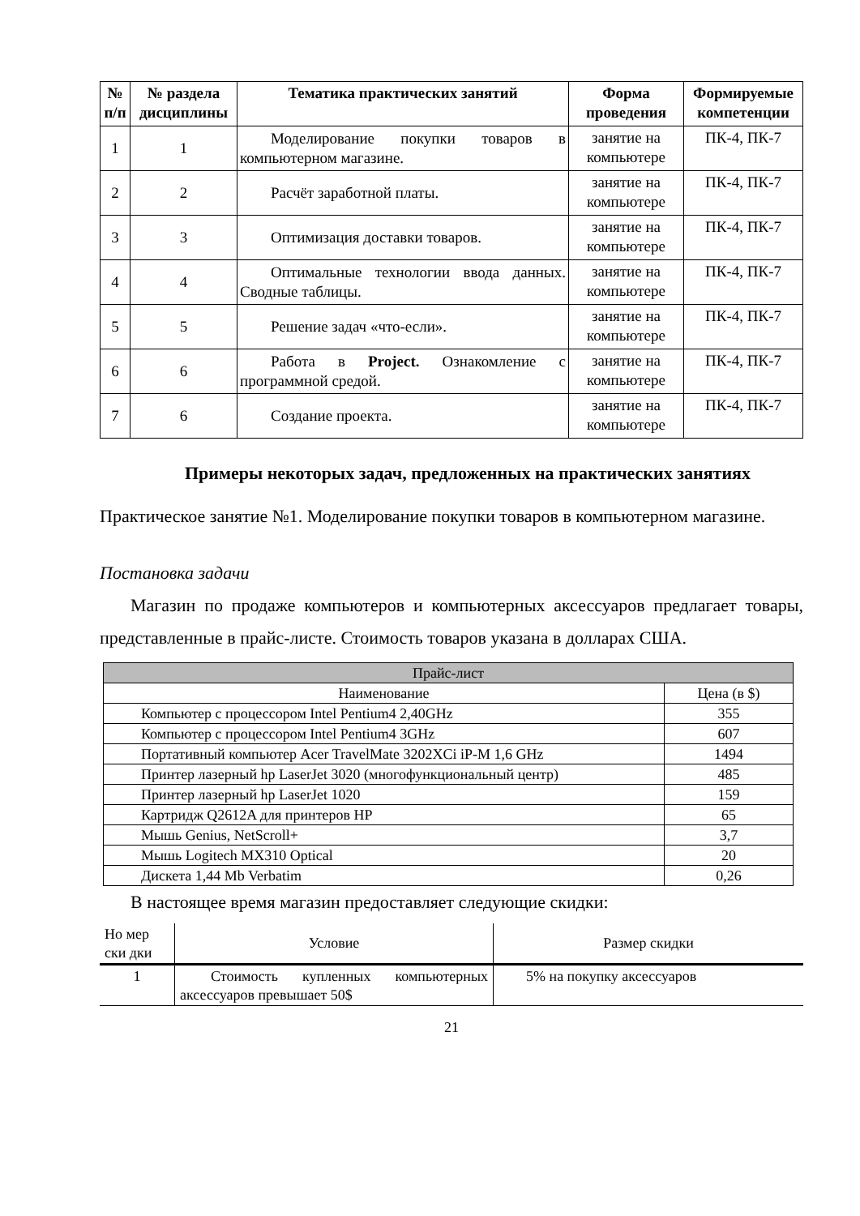| № п/п | № раздела дисциплины | Тематика практических занятий | Форма проведения | Формируемые компетенции |
| --- | --- | --- | --- | --- |
| 1 | 1 | Моделирование покупки товаров в компьютерном магазине. | занятие на компьютере | ПК-4, ПК-7 |
| 2 | 2 | Расчёт заработной платы. | занятие на компьютере | ПК-4, ПК-7 |
| 3 | 3 | Оптимизация доставки товаров. | занятие на компьютере | ПК-4, ПК-7 |
| 4 | 4 | Оптимальные технологии ввода данных. Сводные таблицы. | занятие на компьютере | ПК-4, ПК-7 |
| 5 | 5 | Решение задач «что-если». | занятие на компьютере | ПК-4, ПК-7 |
| 6 | 6 | Работа в Project. Ознакомление с программной средой. | занятие на компьютере | ПК-4, ПК-7 |
| 7 | 6 | Создание проекта. | занятие на компьютере | ПК-4, ПК-7 |
Примеры некоторых задач, предложенных на практических занятиях
Практическое занятие №1. Моделирование покупки товаров в компьютерном магазине.
Постановка задачи
Магазин по продаже компьютеров и компьютерных аксессуаров предлагает товары, представленные в прайс-листе. Стоимость товаров указана в долларах США.
| Прайс-лист | |
| Наименование | Цена (в $) |
| Компьютер с процессором Intel Pentium4 2,40GHz | 355 |
| Компьютер с процессором Intel Pentium4 3GHz | 607 |
| Портативный компьютер Acer TravelMate 3202XCi iP-M 1,6 GHz | 1494 |
| Принтер лазерный hp LaserJet 3020 (многофункциональный центр) | 485 |
| Принтер лазерный hp LaserJet 1020 | 159 |
| Картридж Q2612A для принтеров HP | 65 |
| Мышь Genius, NetScroll+ | 3,7 |
| Мышь Logitech MX310 Optical | 20 |
| Дискета 1,44 Mb Verbatim | 0,26 |
В настоящее время магазин предоставляет следующие скидки:
| Но мер ски дки | Условие | Размер скидки |
| 1 | Стоимость купленных компьютерных аксессуаров превышает 50$ | 5% на покупку аксессуаров |
21